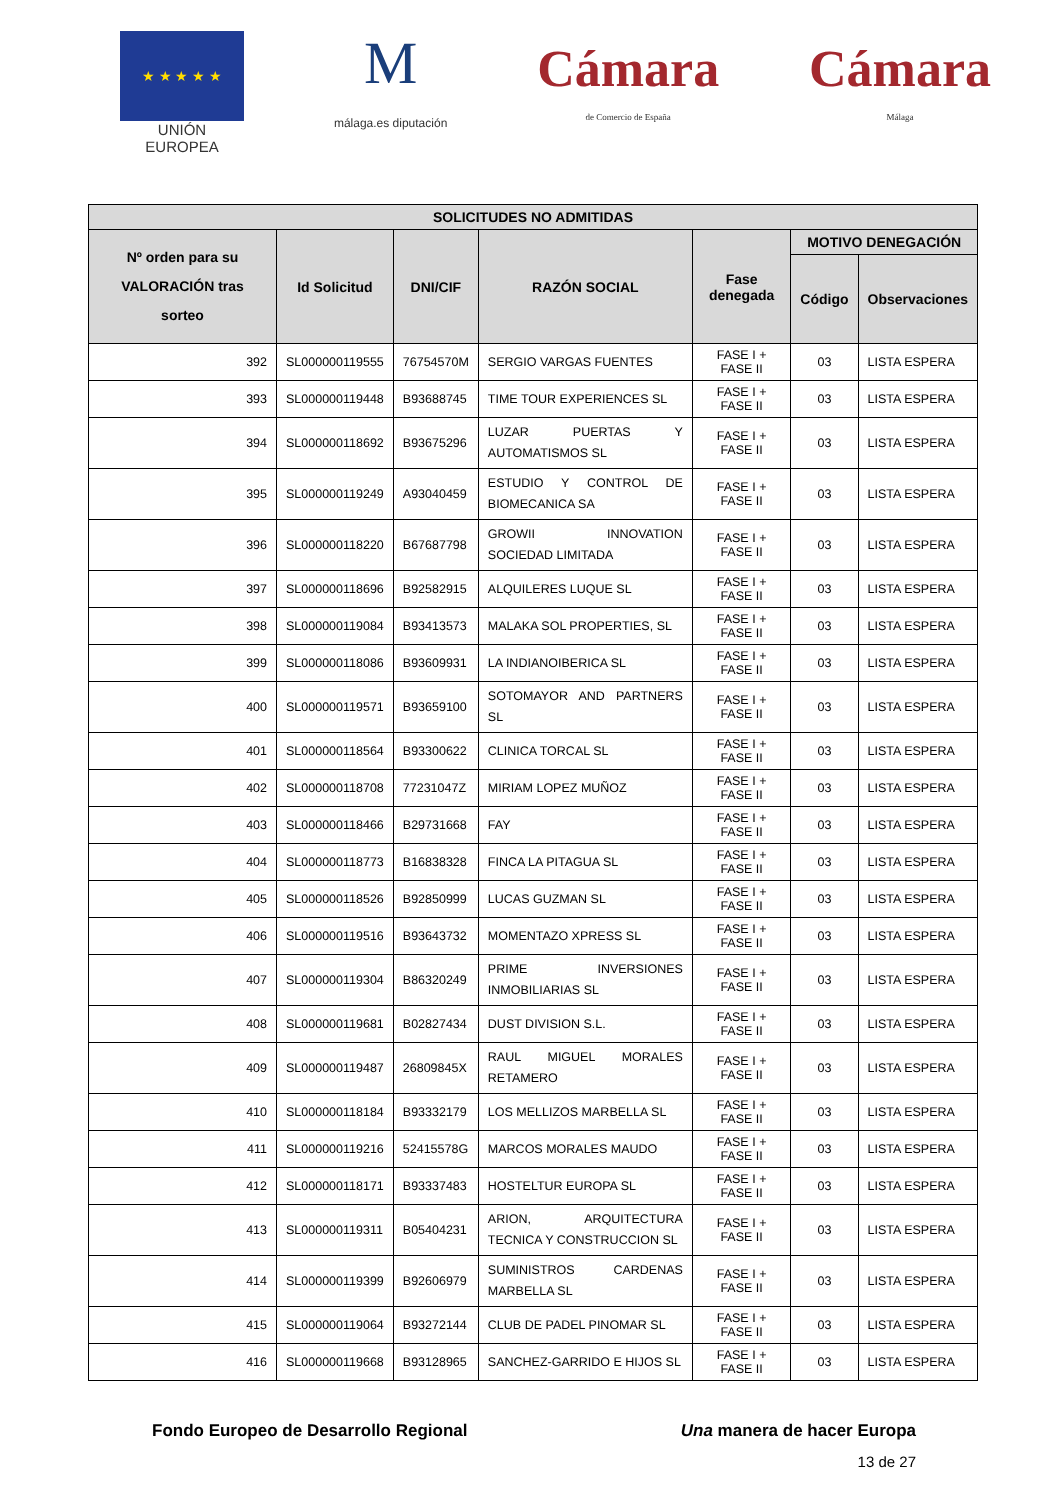★ ★ ★ ★ ★
UNIÓN EUROPEA
M
málaga.es diputación
Cámara
de Comercio de España
Cámara
Málaga
| SOLICITUDES NO ADMITIDAS | | | | | | |
| --- | --- | --- | --- | --- | --- | --- |
| Nº orden para su VALORACIÓN tras sorteo | Id Solicitud | DNI/CIF | RAZÓN SOCIAL | Fase denegada | MOTIVO DENEGACIÓN | |
| | | | | | Código | Observaciones |
| 392 | SL000000119555 | 76754570M | SERGIO VARGAS FUENTES | FASE I + FASE II | 03 | LISTA ESPERA |
| 393 | SL000000119448 | B93688745 | TIME TOUR EXPERIENCES SL | FASE I + FASE II | 03 | LISTA ESPERA |
| 394 | SL000000118692 | B93675296 | LUZAR PUERTAS Y AUTOMATISMOS SL | FASE I + FASE II | 03 | LISTA ESPERA |
| 395 | SL000000119249 | A93040459 | ESTUDIO Y CONTROL DE BIOMECANICA SA | FASE I + FASE II | 03 | LISTA ESPERA |
| 396 | SL000000118220 | B67687798 | GROWII INNOVATION SOCIEDAD LIMITADA | FASE I + FASE II | 03 | LISTA ESPERA |
| 397 | SL000000118696 | B92582915 | ALQUILERES LUQUE SL | FASE I + FASE II | 03 | LISTA ESPERA |
| 398 | SL000000119084 | B93413573 | MALAKA SOL PROPERTIES, SL | FASE I + FASE II | 03 | LISTA ESPERA |
| 399 | SL000000118086 | B93609931 | LA INDIANOIBERICA SL | FASE I + FASE II | 03 | LISTA ESPERA |
| 400 | SL000000119571 | B93659100 | SOTOMAYOR AND PARTNERS SL | FASE I + FASE II | 03 | LISTA ESPERA |
| 401 | SL000000118564 | B93300622 | CLINICA TORCAL SL | FASE I + FASE II | 03 | LISTA ESPERA |
| 402 | SL000000118708 | 77231047Z | MIRIAM LOPEZ MUÑOZ | FASE I + FASE II | 03 | LISTA ESPERA |
| 403 | SL000000118466 | B29731668 | FAY | FASE I + FASE II | 03 | LISTA ESPERA |
| 404 | SL000000118773 | B16838328 | FINCA LA PITAGUA SL | FASE I + FASE II | 03 | LISTA ESPERA |
| 405 | SL000000118526 | B92850999 | LUCAS GUZMAN SL | FASE I + FASE II | 03 | LISTA ESPERA |
| 406 | SL000000119516 | B93643732 | MOMENTAZO XPRESS SL | FASE I + FASE II | 03 | LISTA ESPERA |
| 407 | SL000000119304 | B86320249 | PRIME INVERSIONES INMOBILIARIAS SL | FASE I + FASE II | 03 | LISTA ESPERA |
| 408 | SL000000119681 | B02827434 | DUST DIVISION S.L. | FASE I + FASE II | 03 | LISTA ESPERA |
| 409 | SL000000119487 | 26809845X | RAUL MIGUEL MORALES RETAMERO | FASE I + FASE II | 03 | LISTA ESPERA |
| 410 | SL000000118184 | B93332179 | LOS MELLIZOS MARBELLA SL | FASE I + FASE II | 03 | LISTA ESPERA |
| 411 | SL000000119216 | 52415578G | MARCOS MORALES MAUDO | FASE I + FASE II | 03 | LISTA ESPERA |
| 412 | SL000000118171 | B93337483 | HOSTELTUR EUROPA SL | FASE I + FASE II | 03 | LISTA ESPERA |
| 413 | SL000000119311 | B05404231 | ARION, ARQUITECTURA TECNICA Y CONSTRUCCION SL | FASE I + FASE II | 03 | LISTA ESPERA |
| 414 | SL000000119399 | B92606979 | SUMINISTROS CARDENAS MARBELLA SL | FASE I + FASE II | 03 | LISTA ESPERA |
| 415 | SL000000119064 | B93272144 | CLUB DE PADEL PINOMAR SL | FASE I + FASE II | 03 | LISTA ESPERA |
| 416 | SL000000119668 | B93128965 | SANCHEZ-GARRIDO E HIJOS SL | FASE I + FASE II | 03 | LISTA ESPERA |
Fondo Europeo de Desarrollo Regional Una manera de hacer Europa
13 de 27